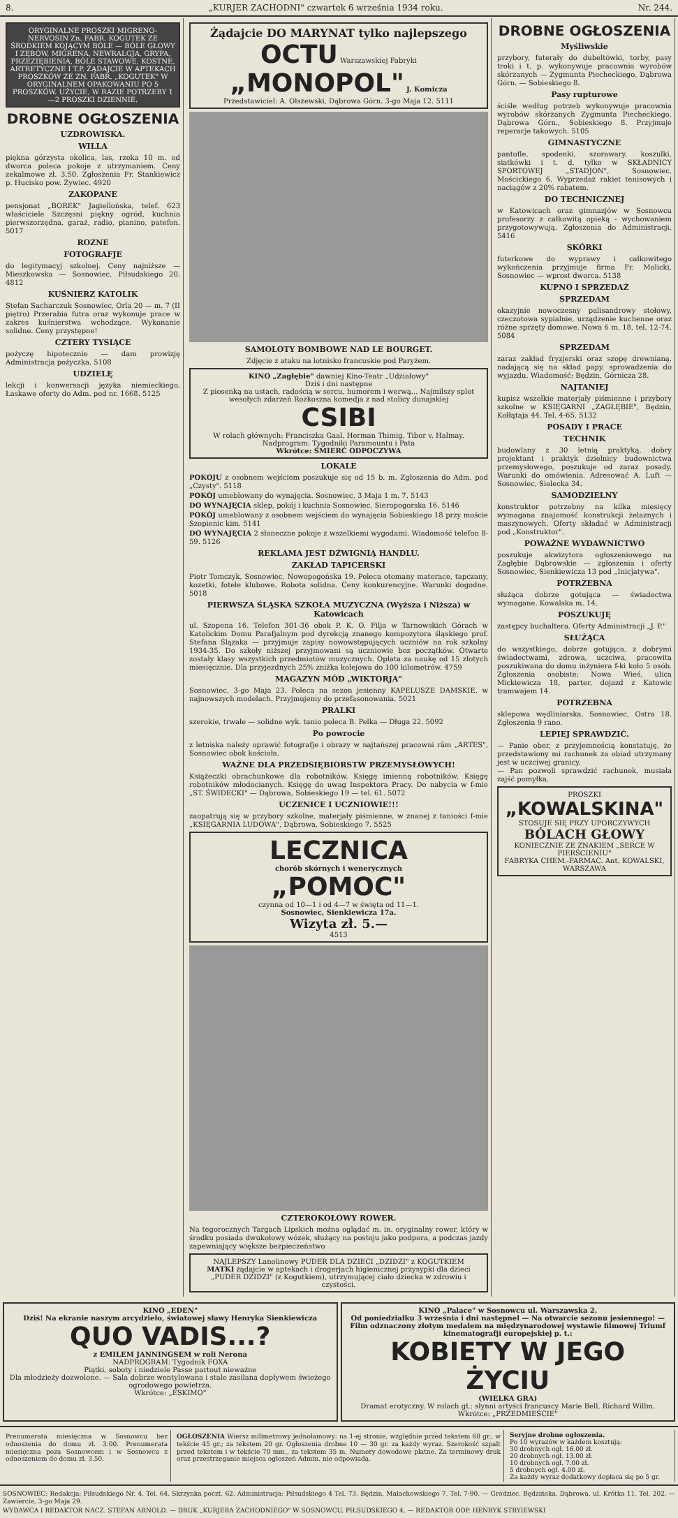8. „KURJER ZACHODNI" czwartek 6 września 1934 roku. Nr. 244.
ORYGINALNE PROSZKI MIGRENO-NERVOSIN Zn. FABR. KOGUTEK ZE ŚRODKIEM KOJĄCYM BÓLE — BÓLE GŁOWY I ZĘBÓW, MIGRENA, NEWRALGJA, GRYPA, PRZEZIĘBIENIA, BÓLE STAWOWE, KOSTNE, ARTRETYCZNE I T.P. ŻĄDAJCIE W APTEKACH PROSZKÓW ZE ZN. FABR. „KOGUTEK" W ORYGINALNEM OPAKOWANIU PO 5 PROSZKÓW. UŻYCIE, W RAZIE POTRZEBY 1—2 PROSZKI DZIENNIE.
DROBNE OGŁOSZENIA
UZDROWISKA.
WILLA
piękna górzysta okolica, las, rzeka 10 m. od dworca poleca pokoje z utrzymaniem. Ceny zekalmowe zł. 3.50. Zgłoszenia Fr. Stankiewicz p. Hucisko pow. Żywiec. 4920
ZAKOPANE
pensjonat „BOREK" Jagiellońska, telef. 623 właściciele Szczęsni piękny ogród, kuchnia pierwszorzędna, garaż, radio, pianino, patefon. 5017
ROZNE
FOTOGRAFJE
do legitymacyj szkolnej. Ceny najniższe — Mieszkowska — Sosnowiec, Piłsudskiego 20. 4812
KUŚNIERZ KATOLIK
Stefan Sacharczuk Sosnowiec, Orla 20 — m. 7 (II piętro) Przerabia futra oraz wykonuje prace w zakres kuśnierstwa wchodzące. Wykonanie solidne. Ceny przystępne!
CZTERY TYSIĄCE
pożyczę hipotecznie — dam prowizję Administracja pożyczka. 5108
UDZIELĘ
lekcji i konwersacji języka niemieckiego. Łaskawe oferty do Adm. pod nr. 1668. 5125
Żądajcie DO MARYNAT tylko najlepszego
OCTU Warszawskiej Fabryki „MONOPOL" J. Komicza
Przedstawiciel: A. Olszewski, Dąbrowa Górn. 3-go Maja 12. 5111
SAMOLOTY BOMBOWE NAD LE BOURGET.
Zdjęcie z ataku na lotnisko francuskie pod Paryżem.
KINO „Zagłębie" dawniej Kino-Teatr „Udziałowy"
Dziś i dni następne
Z piosenką na ustach, radością w sercu, humorem i werwą... Najmilszy splot wesołych zdarzeń Rozkoszna komedja z nad stolicy dunajskiej
CSIBI
W rolach głównych: Franciszka Gaal, Herman Thimig, Tibor v. Halmay. Nadprogram: Tygodniki Paramountu i Pata
Wkrótce: ŚMIERĆ ODPOCZYWA
LOKALE
POKOJU z osobnem wejściem poszukuje się od 15 b. m. Zgłoszenia do Adm. pod „Czysty". 5118
POKÓJ umeblowany do wynajęcia. Sosnowiec, 3 Maja 1 m. 7. 5143
DO WYNAJĘCIA sklep, pokój i kuchnia Sosnowiec, Sieropogorska 16. 5146
POKÓJ umeblowany z osobnem wejściem do wynajęcia Sobieskiego 18 przy moście Szopienic kim. 5141
DO WYNAJĘCIA 2 słoneczne pokoje z wszelkiemi wygodami. Wiadomość telefon 8-59. 5126
REKLAMA JEST DŹWIGNIĄ HANDLU.
ZAKŁAD TAPICERSKI
Piotr Tomczyk, Sosnowiec, Nowopogońska 19. Poleca otomany materace, tapczany, kozetki, fotele klubowe. Robota solidna. Ceny konkurencyjne. Warunki dogodne. 5018
PIERWSZA ŚLĄSKA SZKOŁA MUZYCZNA (Wyższa i Niższa) w Katowicach
ul. Szopena 16. Telefon 301-36 obok P. K. O. Filja w Tarnowskich Górach w Katolickim Domu Parafjalnym pod dyrekcją znanego kompozytora śląskiego prof. Stefana Ślązaka — przyjmuje zapisy nowowstępujących uczniów na rok szkolny 1934-35. Do szkoły niższej przyjmowani są uczniowie bez początków. Otwarte zostały klasy wszystkich przedmiotów muzycznych. Opłata za naukę od 15 złotych miesięcznie. Dla przyjezdnych 25% zniżka kolejowa do 100 kilometrów. 4759
MAGAZYN MÓD „WIKTORJA"
Sosnowiec, 3-go Maja 23. Poleca na sezon jesienny KAPELUSZE DAMSKIE, w najnowszych modelach. Przyjmujemy do przefasonowania. 5021
PRALKI
szerokie, trwałe — solidne wyk. tanio poleca B. Pelka — Długa 22. 5092
Po powrocie
z letniska należy oprawić fotografje i obrazy w najtańszej pracowni rām „ARTES", Sosnowiec obok kościoła.
WAŻNE DLA PRZEDSIĘBIORSTW PRZEMYSŁOWYCH!
Książeczki obrachunkowe dla robotników. Księgę imienną robotników. Księgę robotników młodocianych. Księgę do uwag Inspektora Pracy. Do nabycia w f-mie „ST. ŚWIDECKI" — Dąbrowa, Sobieskiego 19 — tel. 61. 5072
UCZENICE I UCZNIOWIE!!!
zaopatrują się w przybory szkolne, materjały piśmienne, w znanej z taniości f-mie „KSIĘGARNIA LUDOWA", Dąbrowa, Sobieskiego 7. 5525
LECZNICA
chorób skórnych i wenerycznych
„POMOC"
czynna od 10—1 i od 4—7 w święta od 11—1.
Sosnowiec, Sienkiewicza 17a.
Wizyta zł. 5.—
4513
CZTEROKOŁOWY ROWER.
Na tegorocznych Targach Lipskich można oglądać m. in. oryginalny rower, który w środku posiada dwukołowy wózek, służący na postoju jako podpora, a podczas jazdy zapewniający większe bezpieczeństwo
NAJLEPSZY Lanolinowy PUDER DLA DZIECI „DZIDZI" z KOGUTKIEM
MATKI żądajcie w aptekach i drogerjach higienicznej przysypki dla dzieci „PUDER DZIDZI" (z Kogutkiem), utrzymującej ciało dziecka w zdrowiu i czystości.
DROBNE OGŁOSZENIA
Myśliwskie
przybory, futerały do dubeltówki, torby, pasy troki i t. p. wykonywuje pracownia wyrobów skórzanych — Zygmunta Piecheckiego, Dąbrowa Górn. — Sobieskiego 8.
Pasy rupturowe
ściśle według potrzeb wykonywuje pracownia wyrobów skórzanych Zygmunta Piecheckiego, Dąbrowa Górn., Sobieskiego 8. Przyjmuje reperacje takowych. 5105
GIMNASTYCZNE
pantofle, spodenki, szorawary, koszulki, siatkówki i t. d. tylko w SKŁADNICY SPORTOWEJ „STADJON", Sosnowiec, Mościckiego 6. Wyprzedaż rakiet tenisowych i naciągów z 20% rabatem.
DO TECHNICZNEJ
w Katowicach oraz gimnazjów w Sosnowcu profesorzy z całkowitą opieką - wychowaniem przygotowywują. Zgłoszenia do Administracji. 5416
SKÓRKI
futerkowe do wyprawy i całkowitego wykończenia przyjmuje firma Fr. Molicki, Sosnowiec — wprost dworca. 5138
KUPNO I SPRZEDAŻ
SPRZEDAM
okazyjnie nowoczesny palisandrowy stołowy, czeczotowa sypialnie, urządzenie kuchenne oraz różne sprzęty domowe. Nowa 6 m. 18, tel. 12-74. 5084
SPRZEDAM
zaraz zakład fryzjerski oraz szopę drewnianą, nadającą się na skład papy, sprowadzenia do wyjazdu. Wiadomość: Będzin, Górnicza 28.
NAJTANIEJ
kupisz wszelkie materjały piśmienne i przybory szkolne w KSIĘGARNI „ZAGŁĘBIE", Będzin, Kołłątaja 44. Tel. 4-65. 5132
POSADY I PRACE
TECHNIK
budowlany z 30 letnią praktyką, dobry projektant i praktyk dzielnicy budownictwa przemysłowego, poszukuje od zaraz posady. Warunki do omówienia. Adresować A. Luft — Sosnowiec, Sielecka 34.
SAMODZIELNY
konstruktor potrzebny na kilka miesięcy wymagana znajomość konstrukcji żelaznych i maszynowych. Oferty składać w Administracji pod „Konstruktor".
POWAŻNE WYDAWNICTWO
poszukuje akwizytora ogłoszeniowego na Zagłębie Dąbrowskie — zgłoszenia i oferty Sosnowiec, Sienkiewicza 13 pod „Inicjatywa".
POTRZEBNA
służąca dobrze gotująca — świadectwa wymagane. Kowalska m. 14.
POSZUKUJĘ
zastępcy buchaltera. Oferty Administracji „J. P."
SŁUŻĄCA
do wszystkiego, dobrze gotująca, z dobrymi świadectwami, zdrowa, uczciwa, pracowita poszukiwana do domu inżyniera f-ki koło 5 osób. Zgłoszenia osobiste: Nowa Wieś, ulica Mickiewicza 18, parter, dojazd z Katowic tramwajem 14.
POTRZEBNA
sklepowa wędliniarska. Sosnowiec, Ostra 18. Zgłoszenia 9 rano.
LEPIEJ SPRAWDZIĆ.
— Panie ober, z przyjemnością konstatuję, że przedstawiony mi rachunek za obiad utrzymany jest w uczciwej granicy.
— Pan pozwoli sprawdzić rachunek, musiała zajść pomyłka.
PROSZKI „KOWALSKINA"
STOSUJE SIĘ PRZY UPORCZYWYCH BÓLACH GŁOWY
KONIECZNIE ZE ZNAKIEM „SERCE W PIERŚCIENIU"
FABRYKA CHEM.-FARMAC. Ant. KOWALSKI, WARSZAWA
KINO „EDEN"
Dziś! Na ekranie naszym arcydzieło, światowej sławy Henryka Sienkiewicza
QUO VADIS...?
z EMILEM JANNINGSEM w roli Nerona
NADPROGRAM: Tygodnik FOXA
Piątki, soboty i niedziele Passe partout nieważne
Dla młodzieży dozwolone. — Sala dobrze wentylowana i stale zasilana dopływem świeżego ogrodowego powietrza.
Wkrótce: „ESKIMO"
KINO „Palace" w Sosnowcu ul. Warszawska 2.
Od poniedziałku 3 września i dni następnel — Na otwarcie sezonu jesiennego! — Film odznaczony złotym medalem na międzynarodowej wystawie filmowej Triumf kinematografji europejskiej p. t.:
KOBIETY W JEGO ŻYCIU
(WIELKA GRA)
Dramat erotyczny. W rolach gł.: słynni artyści francuscy Marie Bell, Richard Willm.
Wkrótce: „PRZEDMIEŚCIE"
Prenumerata miesięczna w Sosnowcu bez odnoszenia do domu zł. 3.00. Prenumerata miesięczna poza Sosnowcem i w Sosnowcu z odnoszeniem do domu zł. 3.50.
OGŁOSZENIA Wiersz milimetrowy jednołamowy: na 1-ej stronie, względnie przed tekstem 60 gr.; w tekście 45 gr.; za tekstem 20 gr. Ogłoszenia drobne 10 — 30 gr. za każdy wyraz. Szerokość szpalt przed tekstem i w tekście 70 mm., za tekstem 35 m. Numery dowodowe płatne. Za terminowy druk oraz przestrzeganie miejsca ogłoszeń Admin. nie odpowiada.
Seryjne drobne ogłoszenia.
Po 10 wyrazów w każdem kosztują:
30 drobnych ogł. 16.00 zł.
20 drobnych ogł. 13.00 zł.
10 drobnych ogł. 7.00 zł.
5 drobnych ogł. 4.00 zł.
Za każdy wyraz dodatkowy dopłaca się po 5 gr.
SOSNOWIEC: Redakcja: Piłsudskiego Nr. 4. Tel. 64. Skrzynka poczt. 62. Administracja: Piłsudskiego 4 Tel. 73. Będzin, Małachowskiego 7. Tel. 7-90. — Grodziec, Będzińska. Dąbrowa, ul. Krótka 11. Tel. 202. — Zawiercie, 3-go Maja 29.
WYDAWCA I REDAKTOR NACZ. STEFAN ARNOLD. — DRUK „KURJERA ZACHODNIEGO" W SOSNOWCU, PIŁSUDSKIEGO 4. — REDAKTOR ODP. HENRYK STRYIEWSKI